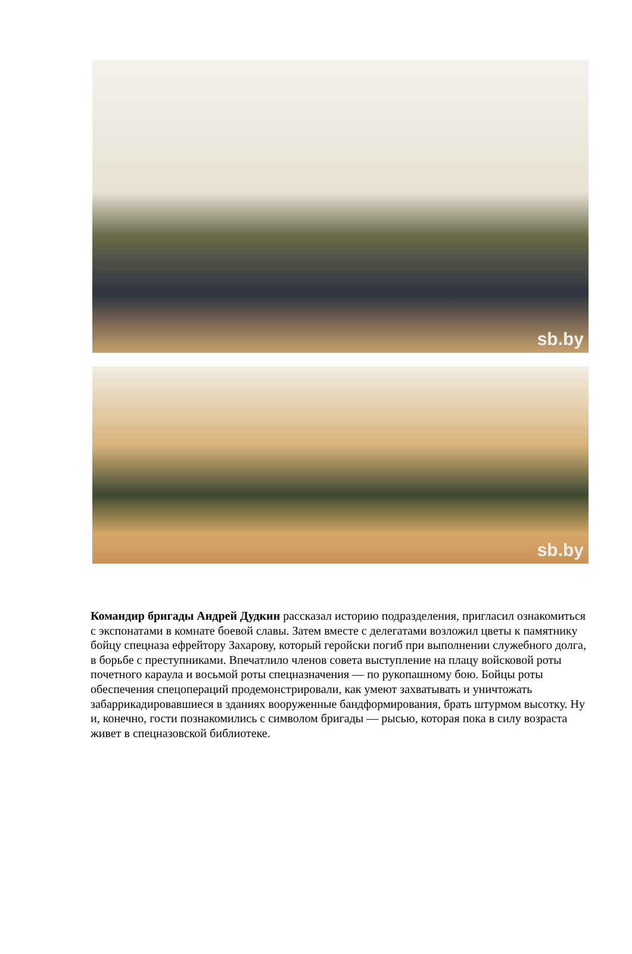sb.by
sb.by
Командир бригады Андрей Дудкин рассказал историю подразделения, пригласил ознакомиться с экспонатами в комнате боевой славы. Затем вместе с делегатами возложил цветы к памятнику бойцу спецназа ефрейтору Захарову, который геройски погиб при выполнении служебного долга, в борьбе с преступниками. Впечатлило членов совета выступление на плацу войсковой роты почетного караула и восьмой роты спецназначения — по рукопашному бою. Бойцы роты обеспечения спецопераций продемонстрировали, как умеют захватывать и уничтожать забаррикадировавшиеся в зданиях вооруженные бандформирования, брать штурмом высотку. Ну и, конечно, гости познакомились с символом бригады — рысью, которая пока в силу возраста живет в спецназовской библиотеке.